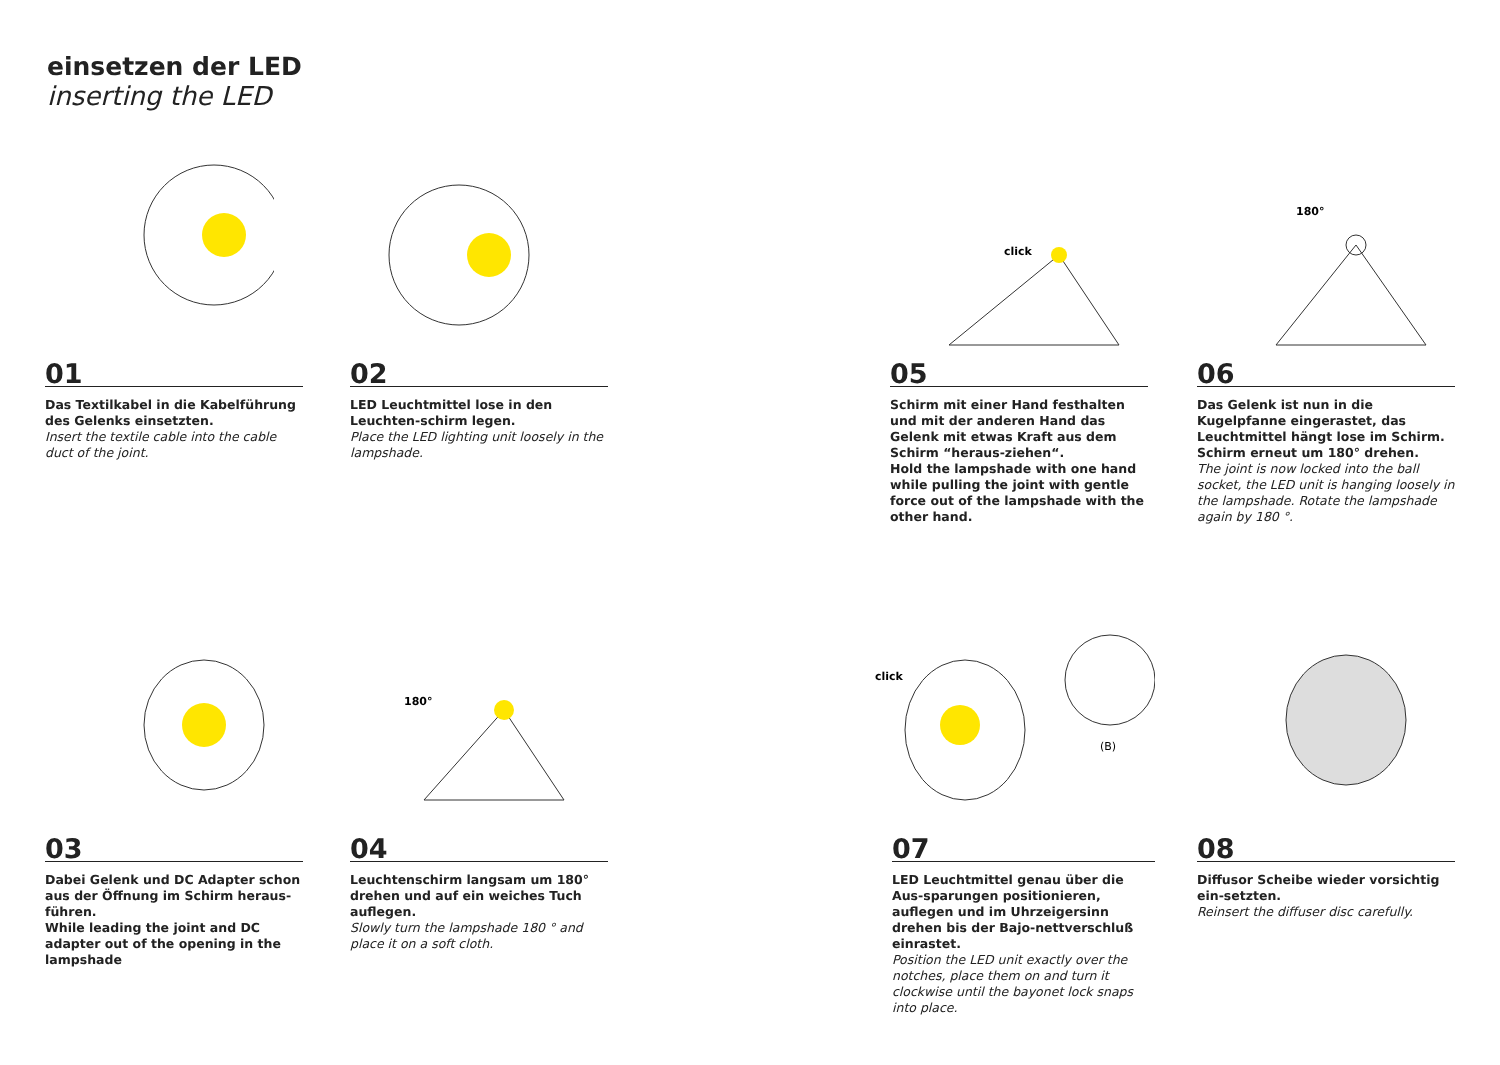einsetzen der LED
inserting the LED
01
Das Textilkabel in die Kabelführung des Gelenks einsetzten.
Insert the textile cable into the cable duct of the joint.
02
LED Leuchtmittel lose in den Leuchten-schirm legen.
Place the LED lighting unit loosely in the lampshade.
click
05
Schirm mit einer Hand festhalten und mit der anderen Hand das Gelenk mit etwas Kraft aus dem Schirm “heraus-ziehen“.
Hold the lampshade with one hand while pulling the joint with gentle force out of the lampshade with the other hand.
180°
06
Das Gelenk ist nun in die Kugelpfanne eingerastet, das Leuchtmittel hängt lose im Schirm. Schirm erneut um 180° drehen.
The joint is now locked into the ball socket, the LED unit is hanging loosely in the lampshade. Rotate the lampshade again by 180 °.
03
Dabei Gelenk und DC Adapter schon aus der Öffnung im Schirm heraus-führen.
While leading the joint and DC adapter out of the opening in the lampshade
180°
04
Leuchtenschirm langsam um 180° drehen und auf ein weiches Tuch auflegen.
Slowly turn the lampshade 180 ° and place it on a soft cloth.
click
(B)
07
LED Leuchtmittel genau über die Aus-sparungen positionieren, auflegen und im Uhrzeigersinn drehen bis der Bajo-nettverschluß einrastet.
Position the LED unit exactly over the notches, place them on and turn it clockwise until the bayonet lock snaps into place.
08
Diffusor Scheibe wieder vorsichtig ein-setzten.
Reinsert the diffuser disc carefully.